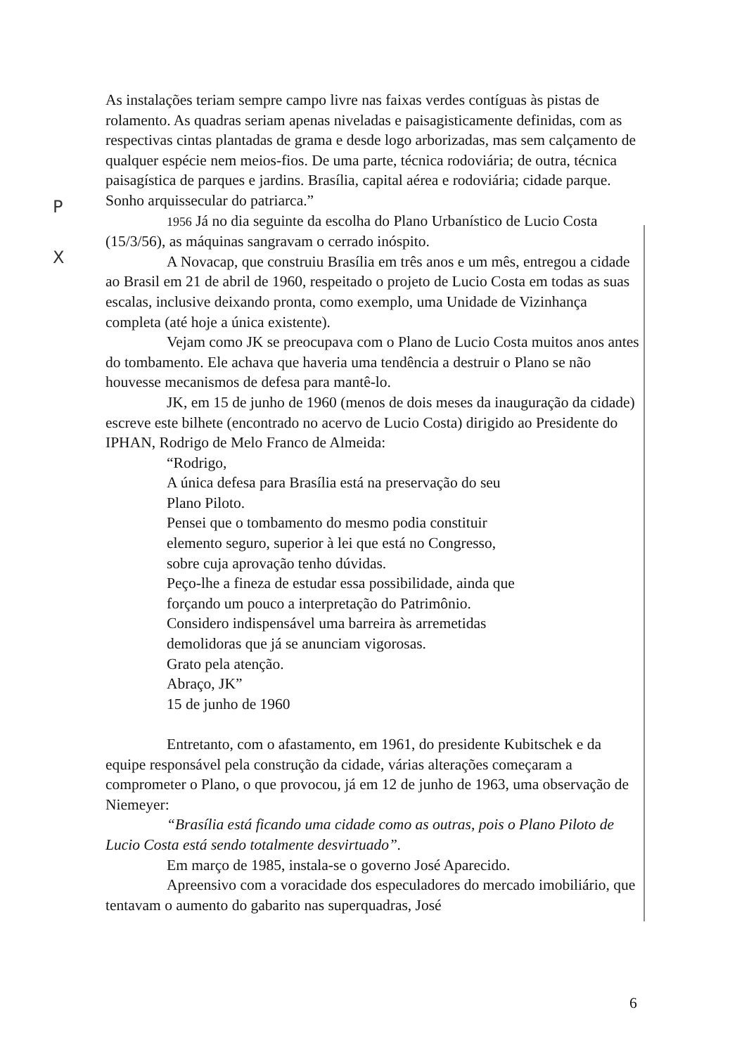As instalações teriam sempre campo livre nas faixas verdes contíguas às pistas de rolamento. As quadras seriam apenas niveladas e paisagisticamente definidas, com as respectivas cintas plantadas de grama e desde logo arborizadas, mas sem calçamento de qualquer espécie nem meios-fios. De uma parte, técnica rodoviária; de outra, técnica paisagística de parques e jardins. Brasília, capital aérea e rodoviária; cidade parque. Sonho arquissecular do patriarca.”
1956 Já no dia seguinte da escolha do Plano Urbanístico de Lucio Costa (15/3/56), as máquinas sangravam o cerrado inóspito.
A Novacap, que construiu Brasília em três anos e um mês, entregou a cidade ao Brasil em 21 de abril de 1960, respeitado o projeto de Lucio Costa em todas as suas escalas, inclusive deixando pronta, como exemplo, uma Unidade de Vizinhança completa (até hoje a única existente).
Vejam como JK se preocupava com o Plano de Lucio Costa muitos anos antes do tombamento. Ele achava que haveria uma tendência a destruir o Plano se não houvesse mecanismos de defesa para mantê-lo.
JK, em 15 de junho de 1960 (menos de dois meses da inauguração da cidade) escreve este bilhete (encontrado no acervo de Lucio Costa) dirigido ao Presidente do IPHAN, Rodrigo de Melo Franco de Almeida:
“Rodrigo,
A única defesa para Brasília está na preservação do seu
Plano Piloto.
Pensei que o tombamento do mesmo podia constituir
elemento seguro, superior à lei que está no Congresso,
sobre cuja aprovação tenho dúvidas.
Peço-lhe a fineza de estudar essa possibilidade, ainda que
forçando um pouco a interpretação do Patrimônio.
Considero indispensável uma barreira às arremetidas
demolidoras que já se anunciam vigorosas.
Grato pela atenção.
Abraço, JK”
15 de junho de 1960
Entretanto, com o afastamento, em 1961, do presidente Kubitschek e da equipe responsável pela construção da cidade, várias alterações começaram a comprometer o Plano, o que provocou, já em 12 de junho de 1963, uma observação de Niemeyer:
“Brasília está ficando uma cidade como as outras, pois o Plano Piloto de Lucio Costa está sendo totalmente desvirtuado”.
Em março de 1985, instala-se o governo José Aparecido.
Apreensivo com a voracidade dos especuladores do mercado imobiliário, que tentavam o aumento do gabarito nas superquadras, José
P
X
6